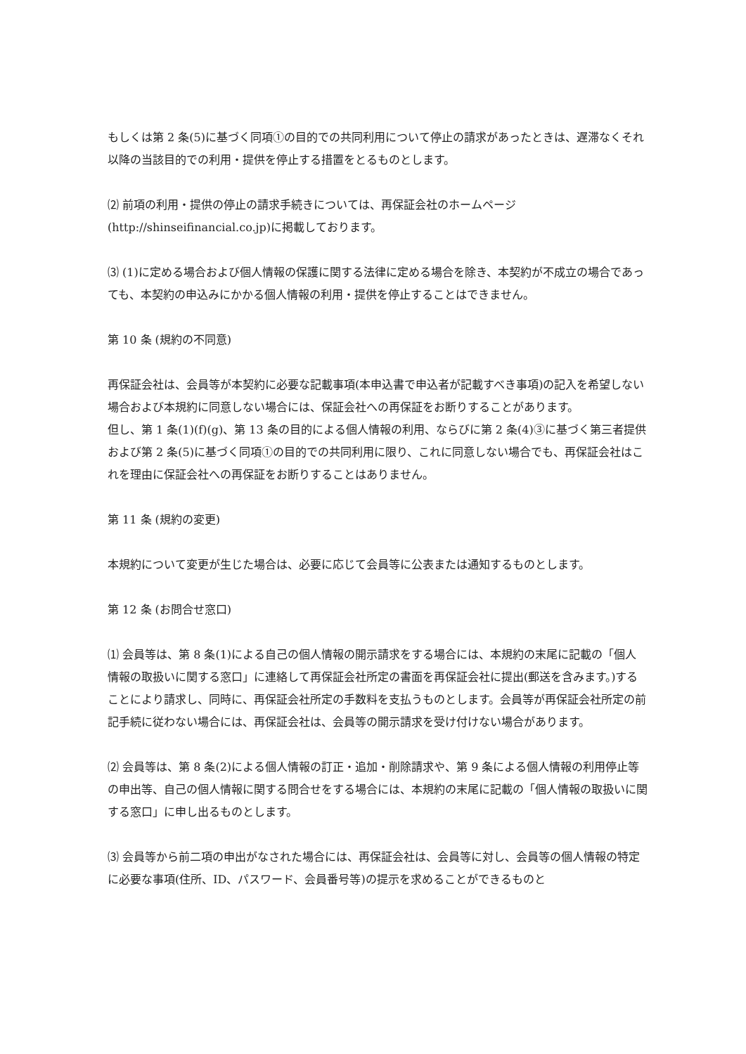もしくは第 2 条(5)に基づく同項①の目的での共同利用について停止の請求があったときは、遅滞なくそれ以降の当該目的での利用・提供を停止する措置をとるものとします。
⑵ 前項の利用・提供の停止の請求手続きについては、再保証会社のホームページ(http://shinseifinancial.co.jp)に掲載しております。
⑶ (1)に定める場合および個人情報の保護に関する法律に定める場合を除き、本契約が不成立の場合であっても、本契約の申込みにかかる個人情報の利用・提供を停止することはできません。
第 10 条 (規約の不同意)
再保証会社は、会員等が本契約に必要な記載事項(本申込書で申込者が記載すべき事項)の記入を希望しない場合および本規約に同意しない場合には、保証会社への再保証をお断りすることがあります。
但し、第 1 条(1)(f)(g)、第 13 条の目的による個人情報の利用、ならびに第 2 条(4)③に基づく第三者提供および第 2 条(5)に基づく同項①の目的での共同利用に限り、これに同意しない場合でも、再保証会社はこれを理由に保証会社への再保証をお断りすることはありません。
第 11 条 (規約の変更)
本規約について変更が生じた場合は、必要に応じて会員等に公表または通知するものとします。
第 12 条 (お問合せ窓口)
⑴ 会員等は、第 8 条(1)による自己の個人情報の開示請求をする場合には、本規約の末尾に記載の「個人情報の取扱いに関する窓口」に連絡して再保証会社所定の書面を再保証会社に提出(郵送を含みます。)することにより請求し、同時に、再保証会社所定の手数料を支払うものとします。会員等が再保証会社所定の前記手続に従わない場合には、再保証会社は、会員等の開示請求を受け付けない場合があります。
⑵ 会員等は、第 8 条(2)による個人情報の訂正・追加・削除請求や、第 9 条による個人情報の利用停止等の申出等、自己の個人情報に関する問合せをする場合には、本規約の末尾に記載の「個人情報の取扱いに関する窓口」に申し出るものとします。
⑶ 会員等から前二項の申出がなされた場合には、再保証会社は、会員等に対し、会員等の個人情報の特定に必要な事項(住所、ID、パスワード、会員番号等)の提示を求めることができるものと